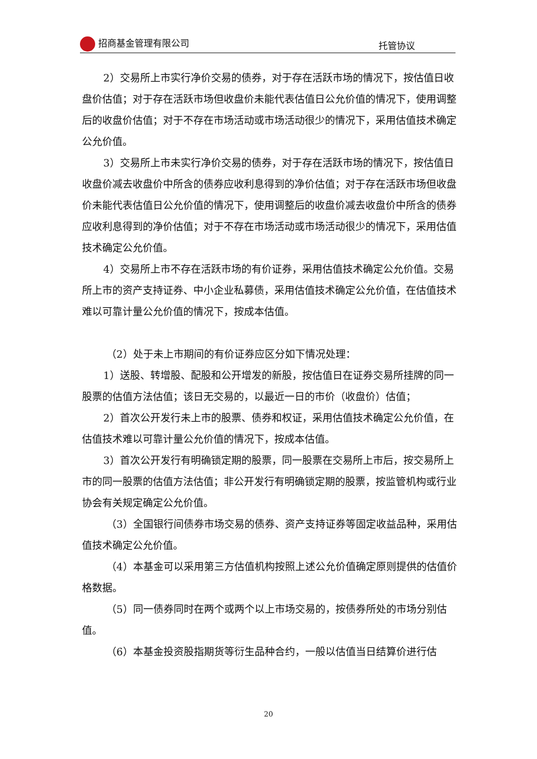招商基金管理有限公司 托管协议
2）交易所上市实行净价交易的债券，对于存在活跃市场的情况下，按估值日收盘价估值；对于存在活跃市场但收盘价未能代表估值日公允价值的情况下，使用调整后的收盘价估值；对于不存在市场活动或市场活动很少的情况下，采用估值技术确定公允价值。
3）交易所上市未实行净价交易的债券，对于存在活跃市场的情况下，按估值日收盘价减去收盘价中所含的债券应收利息得到的净价估值；对于存在活跃市场但收盘价未能代表估值日公允价值的情况下，使用调整后的收盘价减去收盘价中所含的债券应收利息得到的净价估值；对于不存在市场活动或市场活动很少的情况下，采用估值技术确定公允价值。
4）交易所上市不存在活跃市场的有价证券，采用估值技术确定公允价值。交易所上市的资产支持证券、中小企业私募债，采用估值技术确定公允价值，在估值技术难以可靠计量公允价值的情况下，按成本估值。
（2）处于未上市期间的有价证券应区分如下情况处理：
1）送股、转增股、配股和公开增发的新股，按估值日在证券交易所挂牌的同一股票的估值方法估值；该日无交易的，以最近一日的市价（收盘价）估值；
2）首次公开发行未上市的股票、债券和权证，采用估值技术确定公允价值，在估值技术难以可靠计量公允价值的情况下，按成本估值。
3）首次公开发行有明确锁定期的股票，同一股票在交易所上市后，按交易所上市的同一股票的估值方法估值；非公开发行有明确锁定期的股票，按监管机构或行业协会有关规定确定公允价值。
（3）全国银行间债券市场交易的债券、资产支持证券等固定收益品种，采用估值技术确定公允价值。
（4）本基金可以采用第三方估值机构按照上述公允价值确定原则提供的估值价格数据。
（5）同一债券同时在两个或两个以上市场交易的，按债券所处的市场分别估值。
（6）本基金投资股指期货等衍生品种合约，一般以估值当日结算价进行估
20